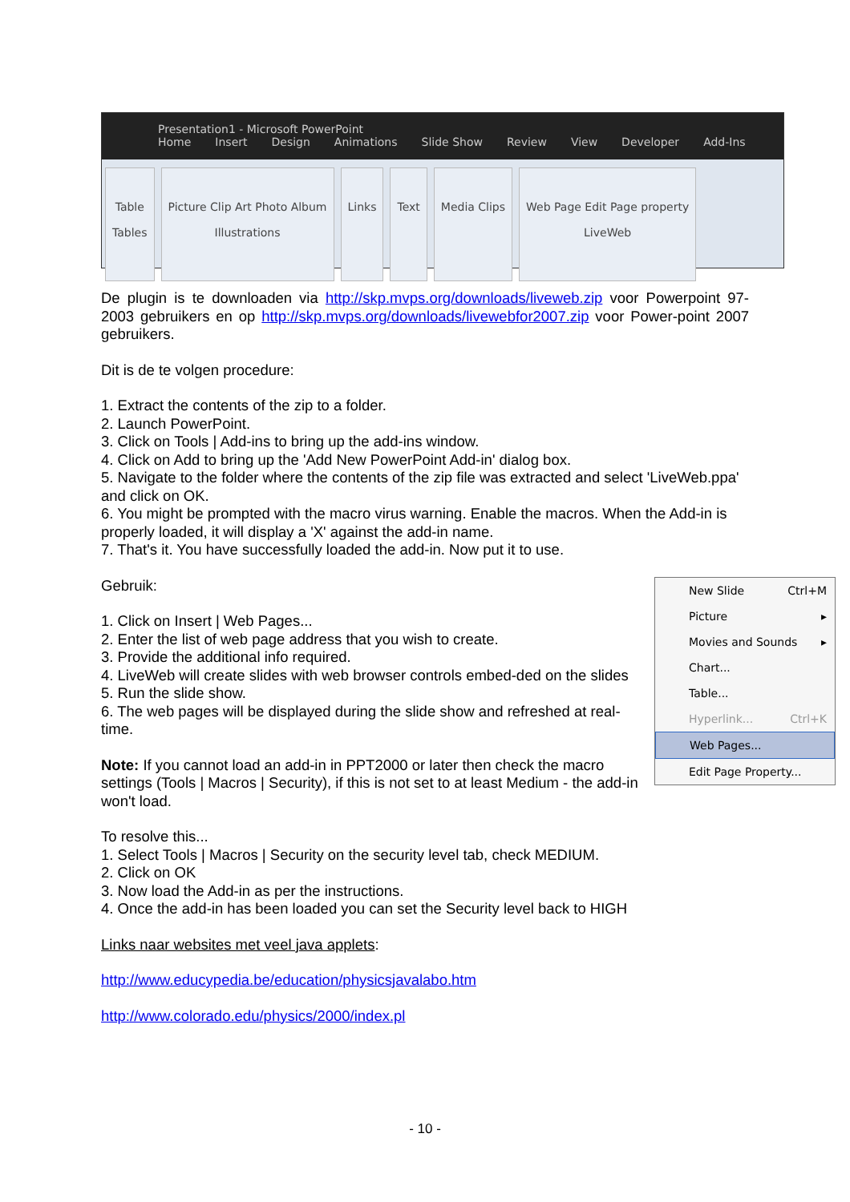Presentation1 - Microsoft PowerPoint
Home Insert Design Animations Slide Show Review View Developer Add-Ins
Table
Tables
Picture Clip Art Photo Album
Illustrations
Links Text Media Clips
Web Page Edit Page property
LiveWeb
De plugin is te downloaden via http://skp.mvps.org/downloads/liveweb.zip voor Powerpoint 97-2003 gebruikers en op http://skp.mvps.org/downloads/livewebfor2007.zip voor Power-point 2007 gebruikers.
Dit is de te volgen procedure:
1. Extract the contents of the zip to a folder.
2. Launch PowerPoint.
3. Click on Tools | Add-ins to bring up the add-ins window.
4. Click on Add to bring up the 'Add New PowerPoint Add-in' dialog box.
5. Navigate to the folder where the contents of the zip file was extracted and select 'LiveWeb.ppa' and click on OK.
6. You might be prompted with the macro virus warning. Enable the macros. When the Add-in is properly loaded, it will display a 'X' against the add-in name.
7. That's it. You have successfully loaded the add-in. Now put it to use.
New Slide Ctrl+M
Picture ▸
Movies and Sounds ▸
Chart...
Table...
Hyperlink... Ctrl+K
Web Pages...
Edit Page Property...
Gebruik:
1. Click on Insert | Web Pages...
2. Enter the list of web page address that you wish to create.
3. Provide the additional info required.
4. LiveWeb will create slides with web browser controls embed-ded on the slides
5. Run the slide show.
6. The web pages will be displayed during the slide show and refreshed at real-time.
Note: If you cannot load an add-in in PPT2000 or later then check the macro settings (Tools | Macros | Security), if this is not set to at least Medium - the add-in won't load.
To resolve this...
1. Select Tools | Macros | Security on the security level tab, check MEDIUM.
2. Click on OK
3. Now load the Add-in as per the instructions.
4. Once the add-in has been loaded you can set the Security level back to HIGH
Links naar websites met veel java applets:
http://www.educypedia.be/education/physicsjavalabo.htm
http://www.colorado.edu/physics/2000/index.pl
- 10 -